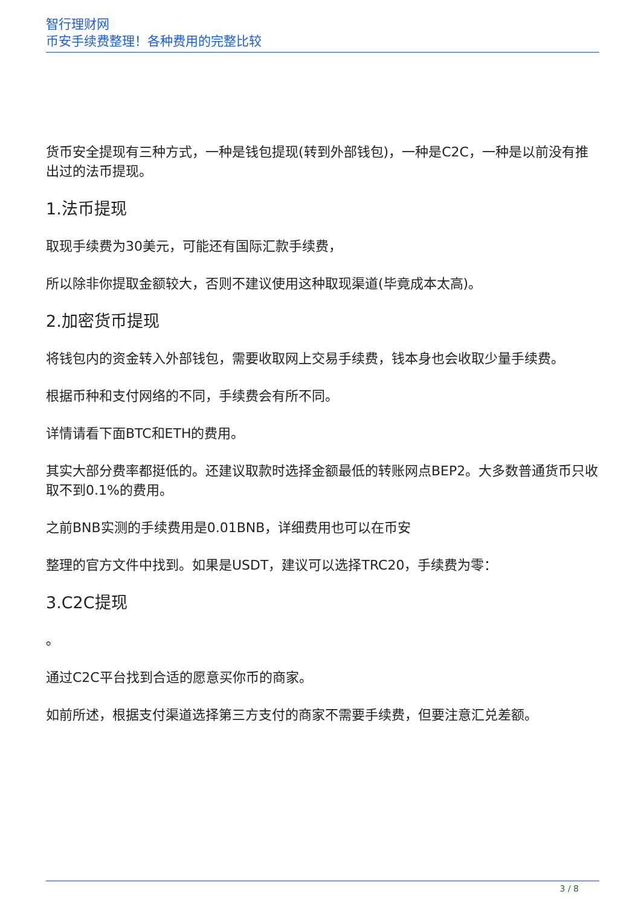智行理财网
币安手续费整理！各种费用的完整比较
货币安全提现有三种方式，一种是钱包提现(转到外部钱包)，一种是C2C，一种是以前没有推出过的法币提现。
1.法币提现
取现手续费为30美元，可能还有国际汇款手续费，
所以除非你提取金额较大，否则不建议使用这种取现渠道(毕竟成本太高)。
2.加密货币提现
将钱包内的资金转入外部钱包，需要收取网上交易手续费，钱本身也会收取少量手续费。
根据币种和支付网络的不同，手续费会有所不同。
详情请看下面BTC和ETH的费用。
其实大部分费率都挺低的。还建议取款时选择金额最低的转账网点BEP2。大多数普通货币只收取不到0.1%的费用。
之前BNB实测的手续费用是0.01BNB，详细费用也可以在币安
整理的官方文件中找到。如果是USDT，建议可以选择TRC20，手续费为零：
3.C2C提现
。
通过C2C平台找到合适的愿意买你币的商家。
如前所述，根据支付渠道选择第三方支付的商家不需要手续费，但要注意汇兑差额。
3 / 8